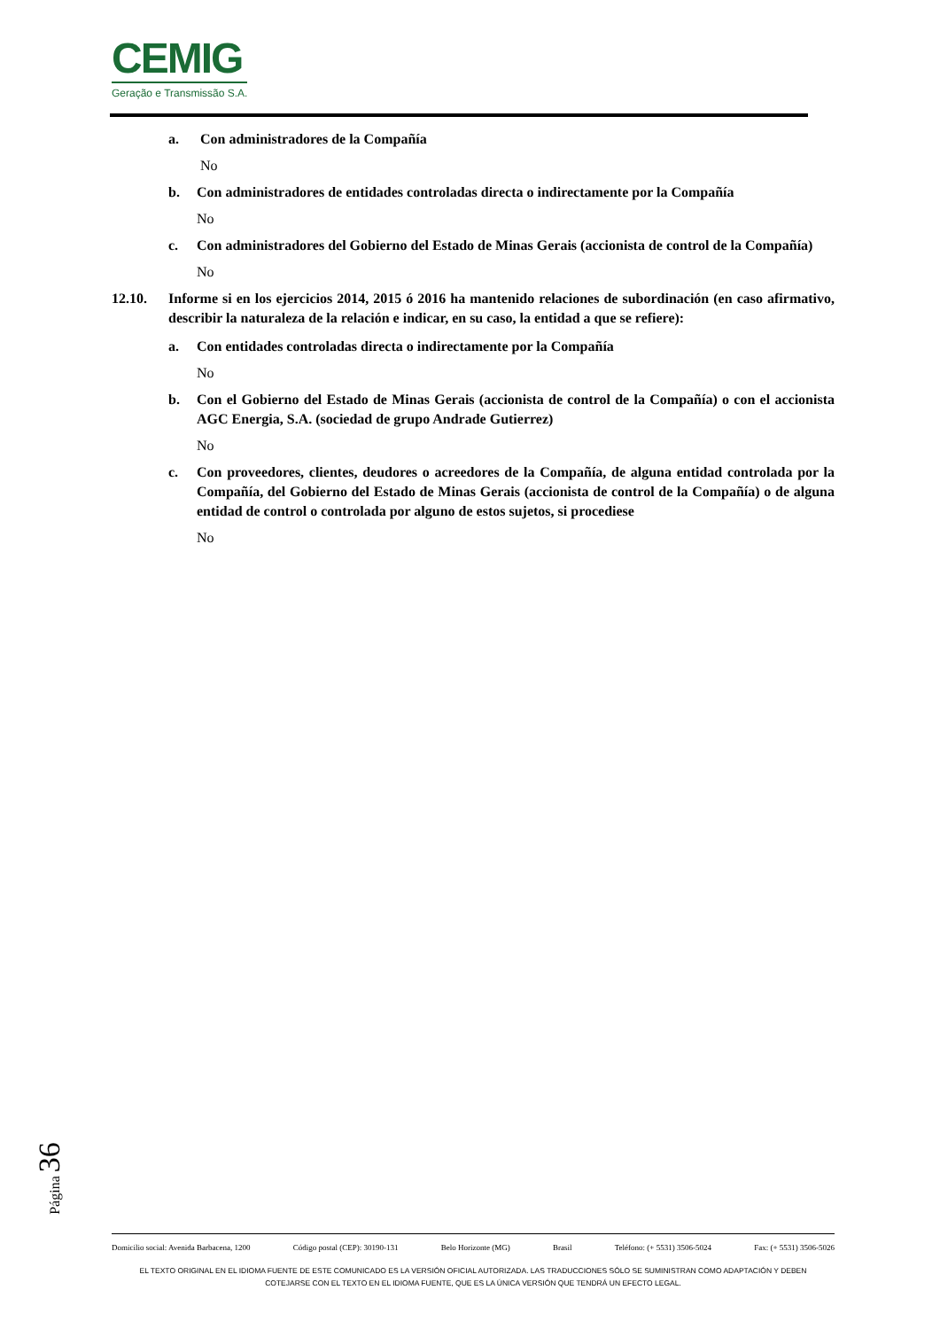CEMIG
Geração e Transmissão S.A.
a. Con administradores de la Compañía
No
b. Con administradores de entidades controladas directa o indirectamente por la Compañía
No
c. Con administradores del Gobierno del Estado de Minas Gerais (accionista de control de la Compañía)
No
12.10. Informe si en los ejercicios 2014, 2015 ó 2016 ha mantenido relaciones de subordinación (en caso afirmativo, describir la naturaleza de la relación e indicar, en su caso, la entidad a que se refiere):
a. Con entidades controladas directa o indirectamente por la Compañía
No
b. Con el Gobierno del Estado de Minas Gerais (accionista de control de la Compañía) o con el accionista AGC Energia, S.A. (sociedad de grupo Andrade Gutierrez)
No
c. Con proveedores, clientes, deudores o acreedores de la Compañía, de alguna entidad controlada por la Compañía, del Gobierno del Estado de Minas Gerais (accionista de control de la Compañía) o de alguna entidad de control o controlada por alguno de estos sujetos, si procediese
No
Página 36
Domicilio social: Avenida Barbacena, 1200 Código postal (CEP): 30190-131 Belo Horizonte (MG) Brasil Teléfono: (+ 5531) 3506-5024 Fax: (+ 5531) 3506-5026
EL TEXTO ORIGINAL EN EL IDIOMA FUENTE DE ESTE COMUNICADO ES LA VERSIÓN OFICIAL AUTORIZADA. LAS TRADUCCIONES SÓLO SE SUMINISTRAN COMO ADAPTACIÓN Y DEBEN
COTEJARSE CON EL TEXTO EN EL IDIOMA FUENTE, QUE ES LA ÚNICA VERSIÓN QUE TENDRÁ UN EFECTO LEGAL.